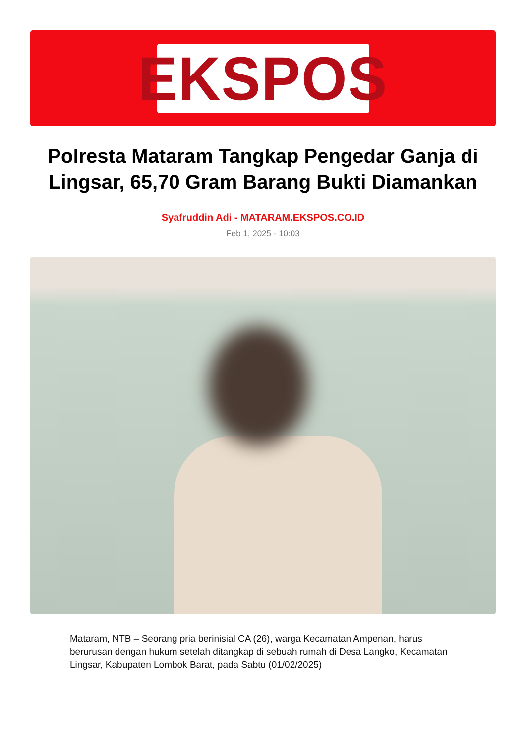EKSPOS
Polresta Mataram Tangkap Pengedar Ganja di Lingsar, 65,70 Gram Barang Bukti Diamankan
Syafruddin Adi - MATARAM.EKSPOS.CO.ID
Feb 1, 2025 - 10:03
Mataram, NTB – Seorang pria berinisial CA (26), warga Kecamatan Ampenan, harus berurusan dengan hukum setelah ditangkap di sebuah rumah di Desa Langko, Kecamatan Lingsar, Kabupaten Lombok Barat, pada Sabtu (01/02/2025)